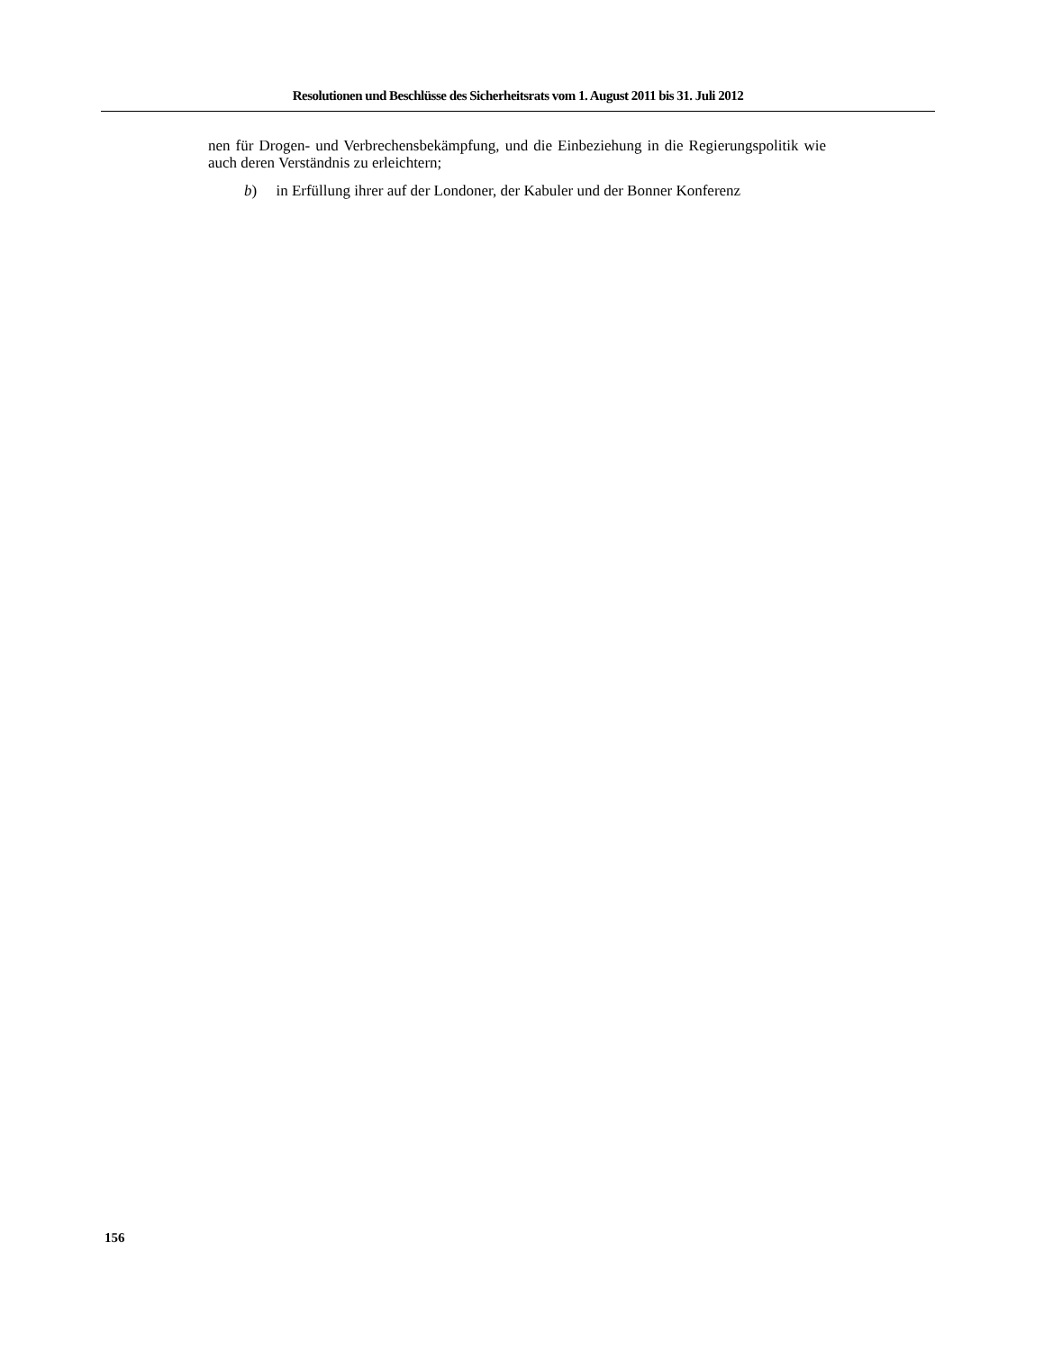Resolutionen und Beschlüsse des Sicherheitsrats vom 1. August 2011 bis 31. Juli 2012
nen für Drogen- und Verbrechensbekämpfung, und die Einbeziehung in die Regierungspolitik wie auch deren Verständnis zu erleichtern;
b) in Erfüllung ihrer auf der Londoner, der Kabuler und der Bonner Konferenz
156